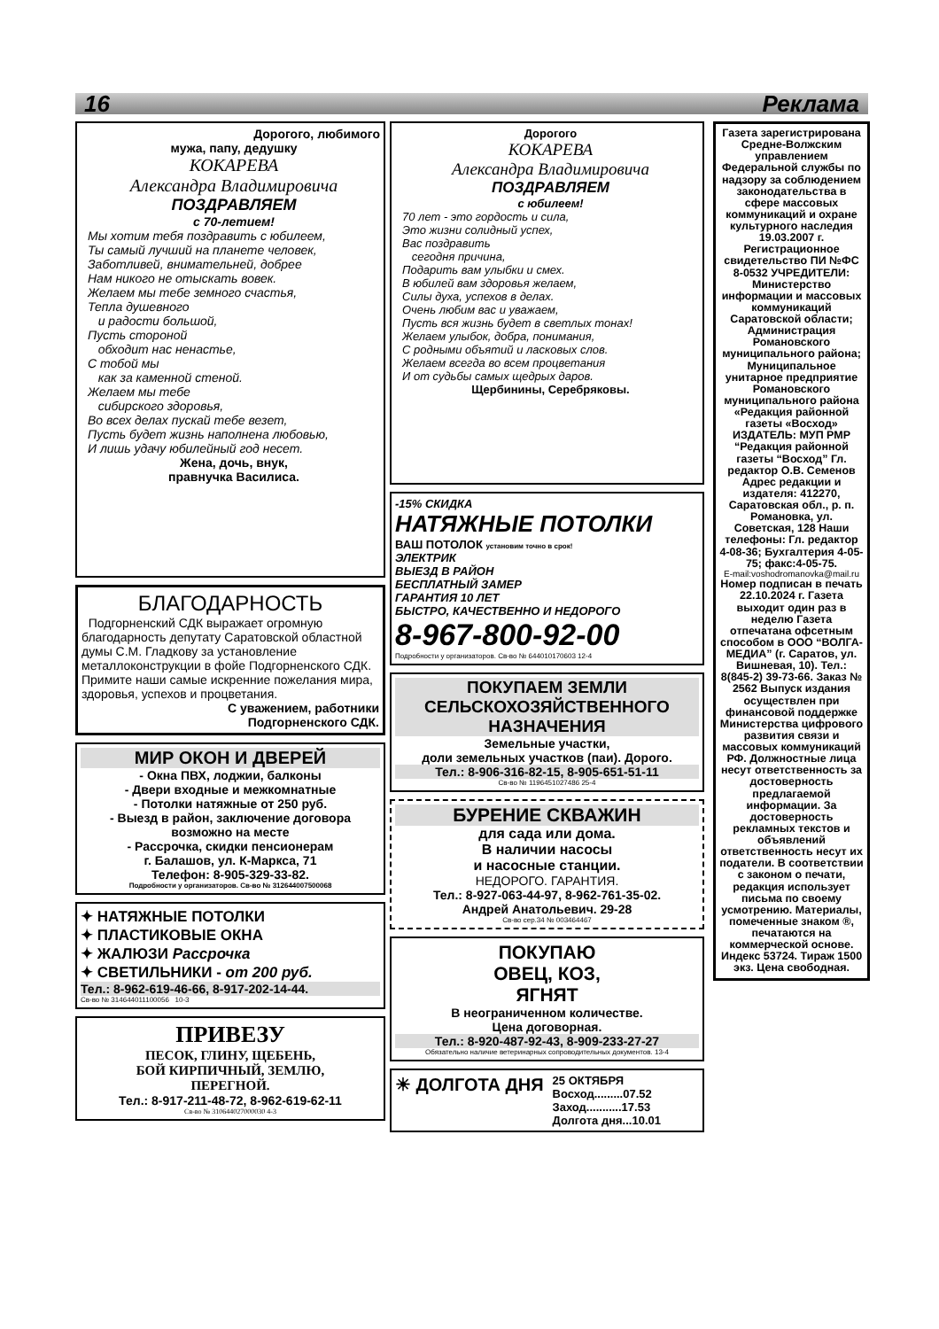16 Реклама
Дорогого, любимого
мужа, папу, дедушку
КОКАРЕВА
Александра Владимировича
ПОЗДРАВЛЯЕМ
с 70-летием!
Мы хотим тебя поздравить с юбилеем,
Ты самый лучший на планете человек,
Заботливей, внимательней, добрее
Нам никого не отыскать вовек.
Желаем мы тебе земного счастья,
Тепла душевного
и радости большой,
Пусть стороной
обходит нас ненастье,
С тобой мы
как за каменной стеной.
Желаем мы тебе
сибирского здоровья,
Во всех делах пускай тебе везет,
Пусть будет жизнь наполнена любовью,
И лишь удачу юбилейный год несет.
Жена, дочь, внук,
правнучка Василиса.
БЛАГОДАРНОСТЬ
Подгорненский СДК выражает огромную благодарность депутату Саратовской областной думы С.М. Гладкову за установление металлоконструкции в фойе Подгорненского СДК. Примите наши самые искренние пожелания мира, здоровья, успехов и процветания.
С уважением, работники
Подгорненского СДК.
МИР ОКОН И ДВЕРЕЙ
- Окна ПВХ, лоджии, балконы
- Двери входные и межкомнатные
- Потолки натяжные от 250 руб.
- Выезд в район, заключение договора возможно на месте
- Рассрочка, скидки пенсионерам
г. Балашов, ул. К-Маркса, 71
Телефон: 8-905-329-33-82.
Подробности у организаторов. Св-во № 312644007500068
✦ НАТЯЖНЫЕ ПОТОЛКИ
✦ ПЛАСТИКОВЫЕ ОКНА
✦ ЖАЛЮЗИ Рассрочка
✦ СВЕТИЛЬНИКИ - от 200 руб.
Тел.: 8-962-619-46-66, 8-917-202-14-44.
Св-во № 314644011100056 10-3
ПРИВЕЗУ
ПЕСОК, ГЛИНУ, ЩЕБЕНЬ,
БОЙ КИРПИЧНЫЙ, ЗЕМЛЮ,
ПЕРЕГНОЙ.
Тел.: 8-917-211-48-72, 8-962-619-62-11
Св-во № 310644027000030 4-3
Дорогого
КОКАРЕВА
Александра Владимировича
ПОЗДРАВЛЯЕМ
с юбилеем!
70 лет - это гордость и сила,
Это жизни солидный успех,
Вас поздравить
сегодня причина,
Подарить вам улыбки и смех.
В юбилей вам здоровья желаем,
Силы духа, успехов в делах.
Очень любим вас и уважаем,
Пусть вся жизнь будет в светлых тонах!
Желаем улыбок, добра, понимания,
С родными объятий и ласковых слов.
Желаем всегда во всем процветания
И от судьбы самых щедрых даров.
Щербинины, Серебряковы.
-15% СКИДКА
НАТЯЖНЫЕ ПОТОЛКИ
ВАШ ПОТОЛОК установим точно в срок!
ЭЛЕКТРИК
ВЫЕЗД В РАЙОН
БЕСПЛАТНЫЙ ЗАМЕР
ГАРАНТИЯ 10 ЛЕТ
БЫСТРО, КАЧЕСТВЕННО И НЕДОРОГО
8-967-800-92-00
Подробности у организаторов. Св-во № 644010170603 12-4
ПОКУПАЕМ ЗЕМЛИ СЕЛЬСКОХОЗЯЙСТВЕННОГО НАЗНАЧЕНИЯ
Земельные участки,
доли земельных участков (паи). Дорого.
Тел.: 8-906-316-82-15, 8-905-651-51-11
Св-во № 1196451027486 25-4
БУРЕНИЕ СКВАЖИН
для сада или дома.
В наличии насосы
и насосные станции.
НЕДОРОГО. ГАРАНТИЯ.
Тел.: 8-927-063-44-97, 8-962-761-35-02.
Андрей Анатольевич. 29-28
Св-во сер.34 № 003464467
ПОКУПАЮ
ОВЕЦ, КОЗ,
ЯГНЯТ
В неограниченном количестве.
Цена договорная.
Тел.: 8-920-487-92-43, 8-909-233-27-27
Обязательно наличие ветеринарных сопроводительных документов. 13-4
☀ ДОЛГОТА ДНЯ
25 ОКТЯБРЯ
Восход.........07.52
Заход...........17.53
Долгота дня...10.01
Газета зарегистрирована Средне-Волжским управлением Федеральной службы по надзору за соблюдением законодательства в сфере массовых коммуникаций и охране культурного наследия 19.03.2007 г. Регистрационное свидетельство ПИ №ФС 8-0532 УЧРЕДИТЕЛИ: Министерство информации и массовых коммуникаций Саратовской области; Администрация Романовского муниципального района; Муниципальное унитарное предприятие Романовского муниципального района «Редакция районной газеты «Восход» ИЗДАТЕЛЬ: МУП РМР “Редакция районной газеты “Восход” Гл. редактор О.В. Семенов Адрес редакции и издателя: 412270, Саратовская обл., р. п. Романовка, ул. Советская, 128 Наши телефоны: Гл. редактор 4-08-36; Бухгалтерия 4-05-75; факс:4-05-75.
E-mail:voshodromanovka@mail.ru
Номер подписан в печать 22.10.2024 г. Газета выходит один раз в неделю Газета отпечатана офсетным способом в ООО “ВОЛГА-МЕДИА” (г. Саратов, ул. Вишневая, 10). Тел.: 8(845-2) 39-73-66. Заказ № 2562 Выпуск издания осуществлен при финансовой поддержке Министерства цифрового развития связи и массовых коммуникаций РФ. Должностные лица несут ответственность за достоверность предлагаемой информации. За достоверность рекламных текстов и объявлений ответственность несут их податели. В соответствии с законом о печати, редакция использует письма по своему усмотрению. Материалы, помеченные знаком ®, печатаются на коммерческой основе. Индекс 53724. Тираж 1500 экз. Цена свободная.